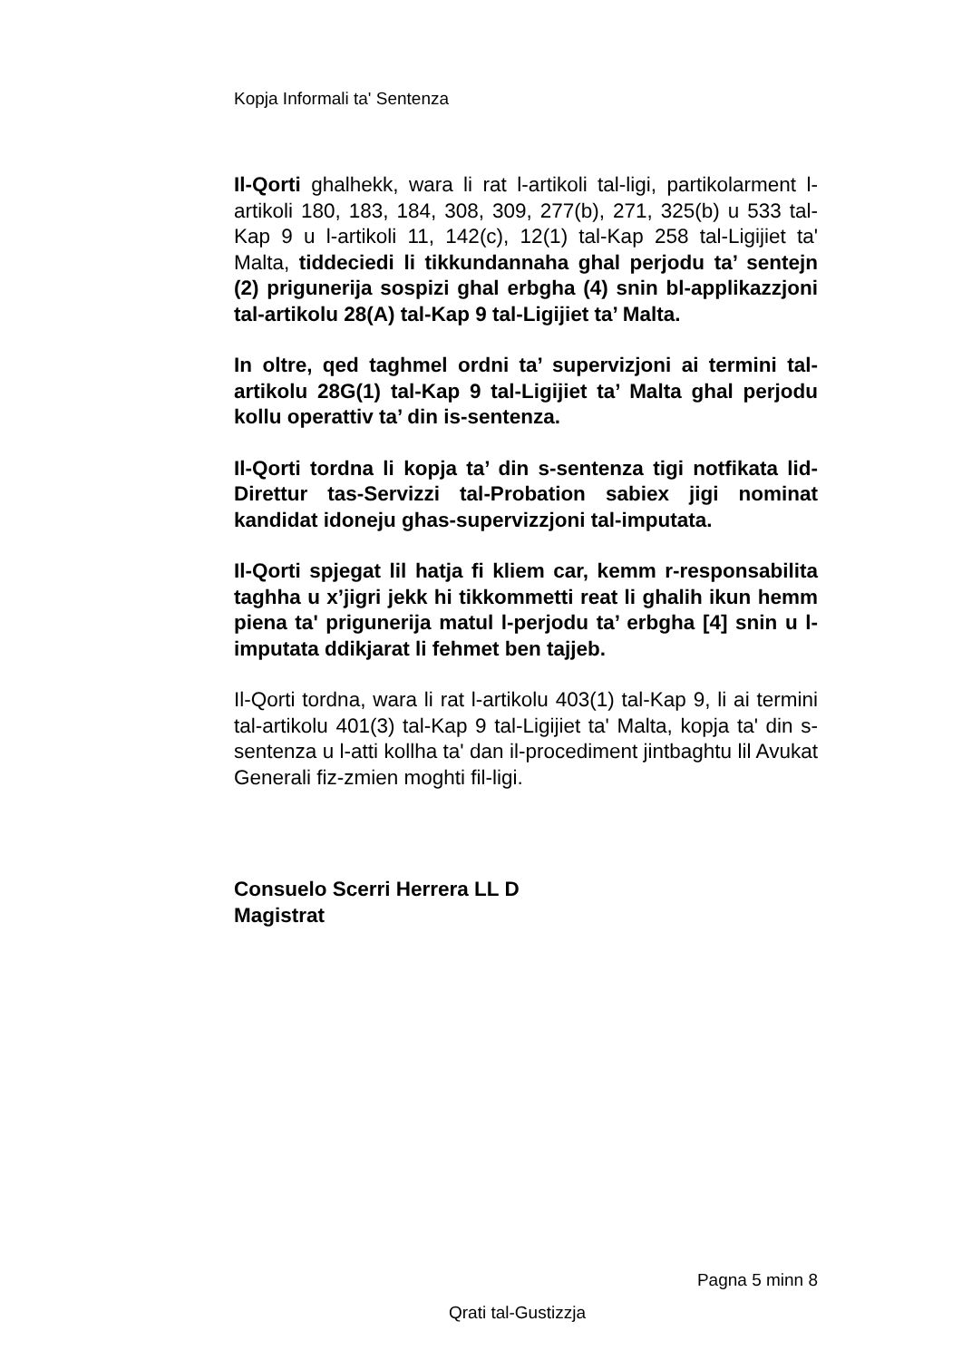Kopja Informali ta' Sentenza
Il-Qorti ghalhekk, wara li rat l-artikoli tal-ligi, partikolarment l-artikoli 180, 183, 184, 308, 309, 277(b), 271, 325(b) u 533 tal-Kap 9 u l-artikoli 11, 142(c), 12(1) tal-Kap 258 tal-Ligijiet ta' Malta, tiddeciedi li tikkundannaha ghal perjodu ta’ sentejn (2) prigunerija sospizi ghal erbgha (4) snin bl-applikazzjoni tal-artikolu 28(A) tal-Kap 9 tal-Ligijiet ta’ Malta.
In oltre, qed taghmel ordni ta’ supervizjoni ai termini tal-artikolu 28G(1) tal-Kap 9 tal-Ligijiet ta’ Malta ghal perjodu kollu operattiv ta’ din is-sentenza.
Il-Qorti tordna li kopja ta’ din s-sentenza tigi notfikata lid-Direttur tas-Servizzi tal-Probation sabiex jigi nominat kandidat idoneju ghas-supervizzjoni tal-imputata.
Il-Qorti spjegat lil hatja fi kliem car, kemm r-responsabilita taghha u x’jigri jekk hi tikkommetti reat li ghalih ikun hemm piena ta' prigunerija matul l-perjodu ta’ erbgha [4] snin u l-imputata ddikjarat li fehmet ben tajjeb.
Il-Qorti tordna, wara li rat l-artikolu 403(1) tal-Kap 9, li ai termini tal-artikolu 401(3) tal-Kap 9 tal-Ligijiet ta' Malta, kopja ta' din s-sentenza u l-atti kollha ta' dan il-procediment jintbaghtu lil Avukat Generali fiz-zmien moghti fil-ligi.
Consuelo Scerri Herrera LL D
Magistrat
Pagna 5 minn 8
Qrati tal-Gustizzja